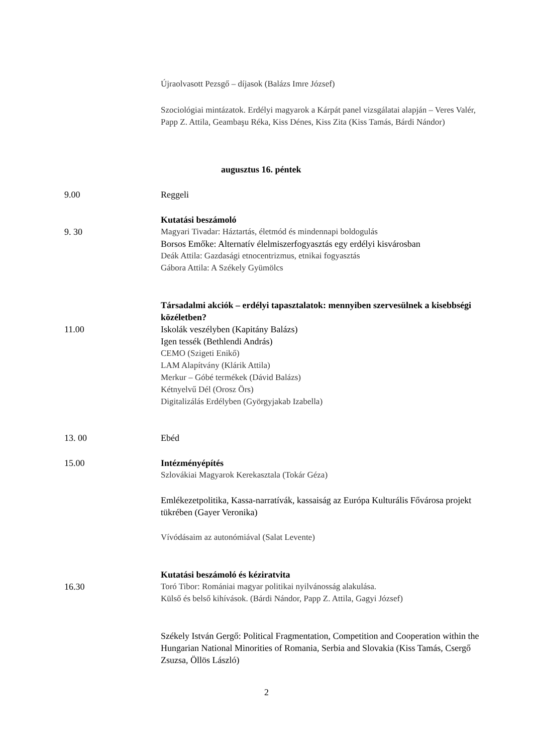Újraolvasott Pezsgő – díjasok (Balázs Imre József)
Szociológiai mintázatok. Erdélyi magyarok a Kárpát panel vizsgálatai alapján – Veres Valér, Papp Z. Attila, Geambaşu Réka, Kiss Dénes, Kiss Zita (Kiss Tamás, Bárdi Nándor)
augusztus 16. péntek
9.00 Reggeli
9. 30 Kutatási beszámoló
Magyari Tivadar: Háztartás, életmód és mindennapi boldogulás
Borsos Emőke: Alternatív élelmiszerfogyasztás egy erdélyi kisvárosban
Deák Attila: Gazdasági etnocentrizmus, etnikai fogyasztás
Gábora Attila: A Székely Gyümölcs
11.00 Társadalmi akciók – erdélyi tapasztalatok: mennyiben szervesülnek a kisebbségi közéletben?
Iskolák veszélyben (Kapitány Balázs)
Igen tessék (Bethlendi András)
CEMO (Szigeti Enikő)
LAM Alapítvány (Klárik Attila)
Merkur – Góbé termékek (Dávid Balázs)
Kétnyelvű Dél (Orosz Örs)
Digitalizálás Erdélyben (Györgyjakab Izabella)
13. 00 Ebéd
15.00 Intézményépítés
Szlovákiai Magyarok Kerekasztala (Tokár Géza)
Emlékezetpolitika, Kassa-narratívák, kassaiság az Európa Kulturális Fővárosa projekt tükrében (Gayer Veronika)
Vívódásaim az autonómiával (Salat Levente)
16.30 Kutatási beszámoló és kéziratvita
Toró Tibor: Romániai magyar politikai nyilvánosság alakulása.
Külső és belső kihívások. (Bárdi Nándor, Papp Z. Attila, Gagyi József)
Székely István Gergő: Political Fragmentation, Competition and Cooperation within the Hungarian National Minorities of Romania, Serbia and Slovakia (Kiss Tamás, Csergő Zsuzsa, Öllös László)
2